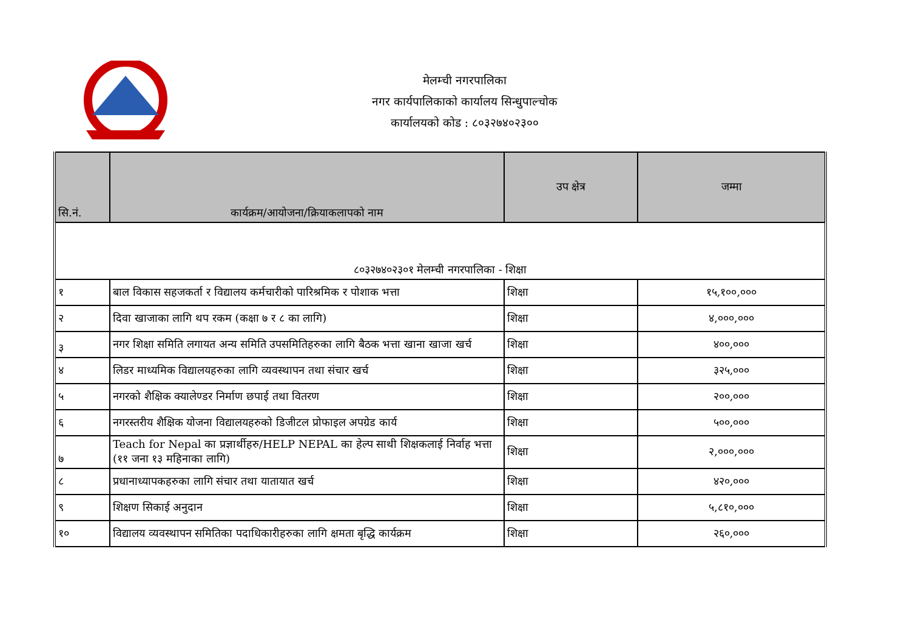मेलम्ची नगरपालिका
नगर कार्यपालिकाको कार्यालय सिन्धुपाल्चोक
कार्यालयको कोड : ८०३२७४०२३००
| सि.नं. | कार्यक्रम/आयोजना/क्रियाकलापको नाम | उप क्षेत्र | जम्मा |
| --- | --- | --- | --- |
| ८०३२७४०२३०१ मेलम्ची नगरपालिका - शिक्षा | | | |
| १ | बाल विकास सहजकर्ता र विद्यालय कर्मचारीको पारिश्रमिक र पोशाक भत्ता | शिक्षा | १५,१००,००० |
| २ | दिवा खाजाका लागि थप रकम (कक्षा ७ र ८ का लागि) | शिक्षा | ४,०००,००० |
| ३ | नगर शिक्षा समिति लगायत अन्य समिति उपसमितिहरुका लागि बैठक भत्ता खाना खाजा खर्च | शिक्षा | ४००,००० |
| ४ | लिडर माध्यमिक विद्यालयहरुका लागि व्यवस्थापन तथा संचार खर्च | शिक्षा | ३२५,००० |
| ५ | नगरको शैक्षिक क्यालेण्डर निर्माण छपाई तथा वितरण | शिक्षा | २००,००० |
| ६ | नगरस्तरीय शैक्षिक योजना विद्यालयहरुको डिजीटल प्रोफाइल अपग्रेड कार्य | शिक्षा | ५००,००० |
| ७ | Teach for Nepal का प्रज्ञार्थीहरु/HELP NEPAL का हेल्प साथी शिक्षकलाई निर्वाह भत्ता (११ जना १३ महिनाका लागि) | शिक्षा | २,०००,००० |
| ८ | प्रधानाध्यापकहरुका लागि संचार तथा यातायात खर्च | शिक्षा | ४२०,००० |
| ९ | शिक्षण सिकाई अनुदान | शिक्षा | ५,८१०,००० |
| १० | विद्यालय व्यवस्थापन समितिका पदाधिकारीहरुका लागि क्षमता बृद्धि कार्यक्रम | शिक्षा | २६०,००० |